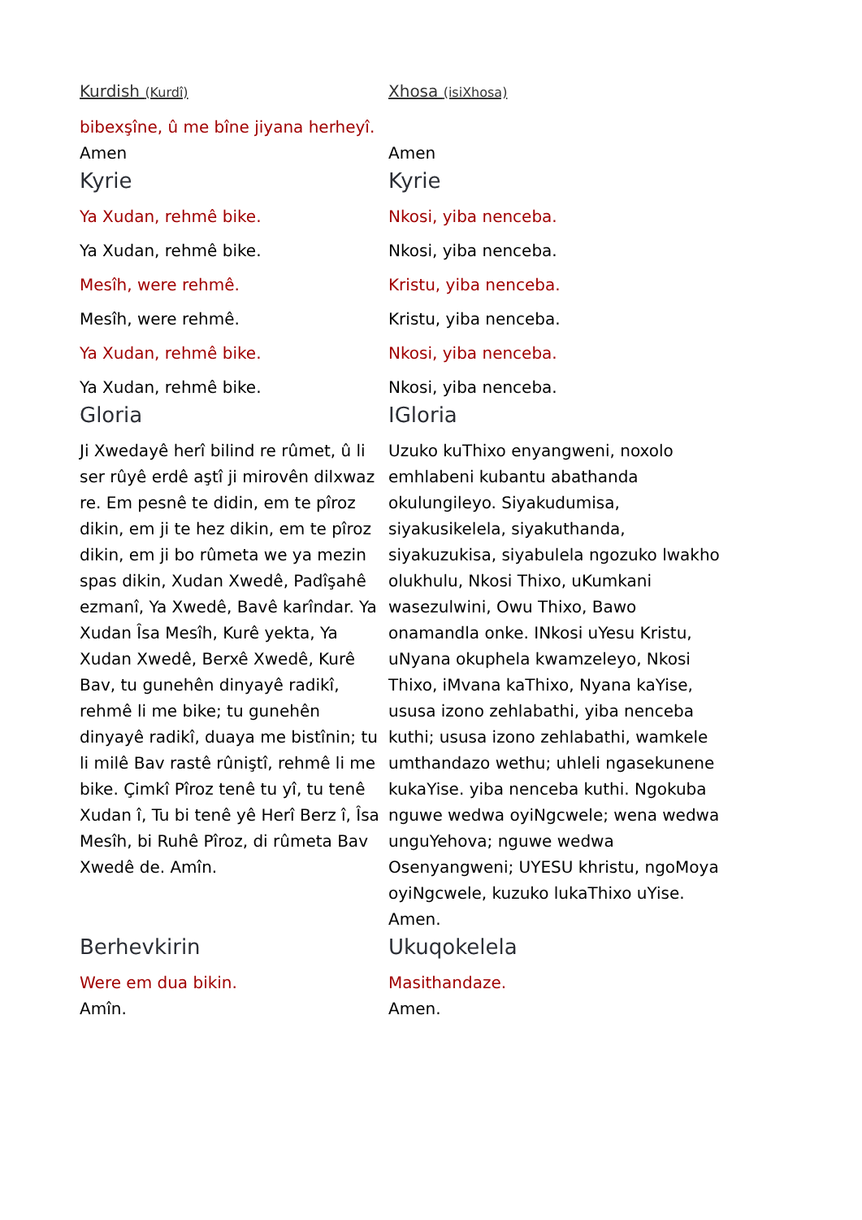| Kurdish (Kurdî) | Xhosa (isiXhosa) |
| bibexşîne, û me bîne jiyana herheyî. | |
| Amen | Amen |
| Kyrie | Kyrie |
| Ya Xudan, rehmê bike. | Nkosi, yiba nenceba. |
| Ya Xudan, rehmê bike. | Nkosi, yiba nenceba. |
| Mesîh, were rehmê. | Kristu, yiba nenceba. |
| Mesîh, were rehmê. | Kristu, yiba nenceba. |
| Ya Xudan, rehmê bike. | Nkosi, yiba nenceba. |
| Ya Xudan, rehmê bike. | Nkosi, yiba nenceba. |
| Gloria | IGloria |
| Ji Xwedayê herî bilind re rûmet, û li ser rûyê erdê aştî ji mirovên dilxwaz re. Em pesnê te didin, em te pîroz dikin, em ji te hez dikin, em te pîroz dikin, em ji bo rûmeta we ya mezin spas dikin, Xudan Xwedê, Padîşahê ezmanî, Ya Xwedê, Bavê karîndar. Ya Xudan Îsa Mesîh, Kurê yekta, Ya Xudan Xwedê, Berxê Xwedê, Kurê Bav, tu gunehên dinyayê radikî, rehmê li me bike; tu gunehên dinyayê radikî, duaya me bistînin; tu li milê Bav rastê rûniştî, rehmê li me bike. Çimkî Pîroz tenê tu yî, tu tenê Xudan î, Tu bi tenê yê Herî Berz î, Îsa Mesîh, bi Ruhê Pîroz, di rûmeta Bav Xwedê de. Amîn. | Uzuko kuThixo enyangweni, noxolo emhlabeni kubantu abathanda okulungileyo. Siyakudumisa, siyakusikelela, siyakuthanda, siyakuzukisa, siyabulela ngozuko lwakho olukhulu, Nkosi Thixo, uKumkani wasezulwini, Owu Thixo, Bawo onamandla onke. INkosi uYesu Kristu, uNyana okuphela kwamzeleyo, Nkosi Thixo, iMvana kaThixo, Nyana kaYise, ususa izono zehlabathi, yiba nenceba kuthi; ususa izono zehlabathi, wamkele umthandazo wethu; uhleli ngasekunene kukaYise. yiba nenceba kuthi. Ngokuba nguwe wedwa oyiNgcwele; wena wedwa unguYehova; nguwe wedwa Osenyangweni; UYESU khristu, ngoMoya oyiNgcwele, kuzuko lukaThixo uYise. Amen. |
| Berhevkirin | Ukuqokelela |
| Were em dua bikin. | Masithandaze. |
| Amîn. | Amen. |